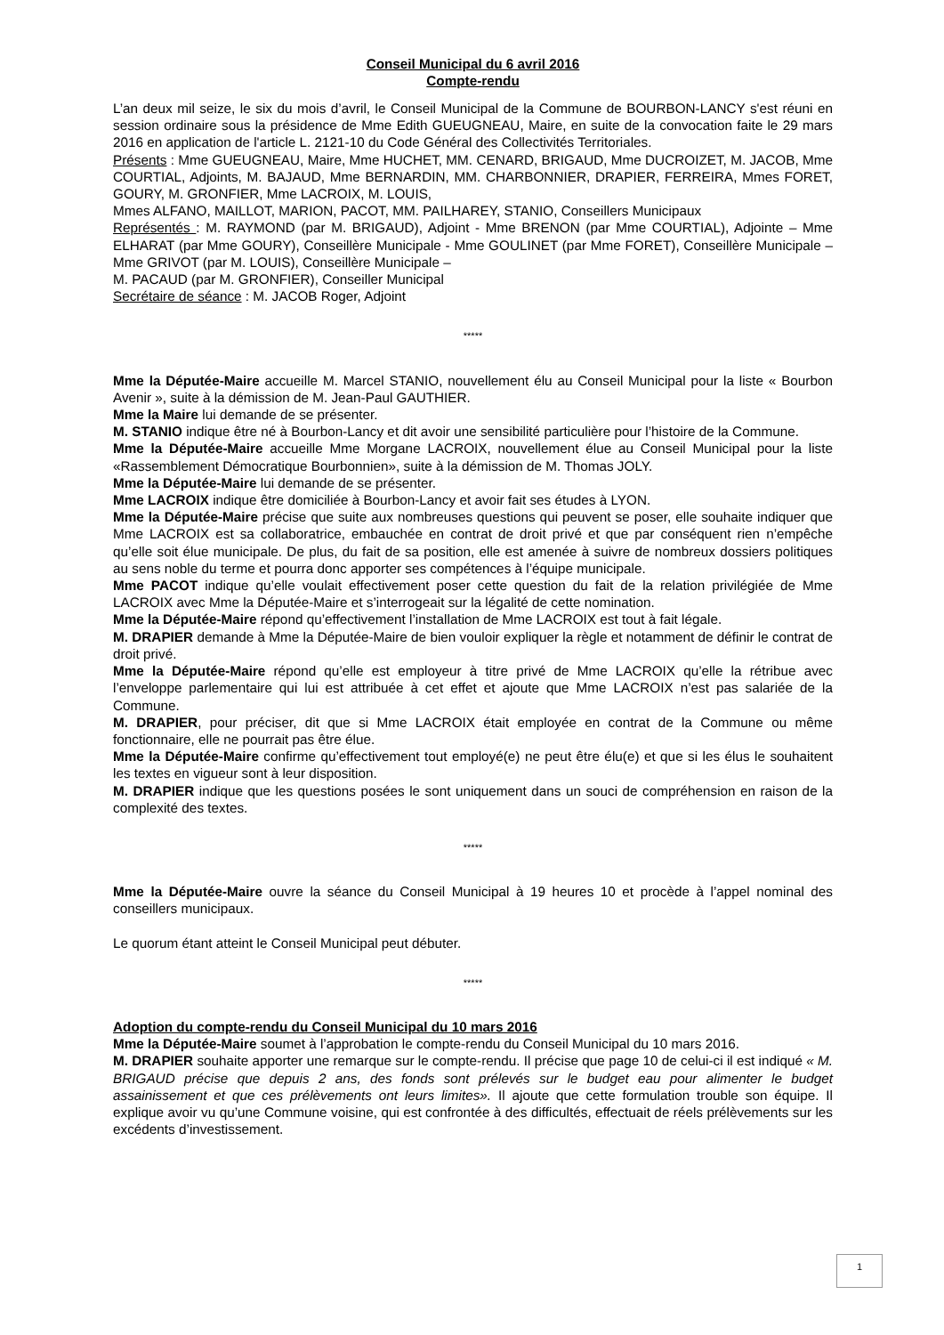Conseil Municipal du 6 avril 2016
Compte-rendu
L’an deux mil seize, le six du mois d’avril, le Conseil Municipal de la Commune de BOURBON-LANCY s'est réuni en session ordinaire sous la présidence de Mme Edith GUEUGNEAU, Maire, en suite de la convocation faite le 29 mars 2016 en application de l'article L. 2121-10 du Code Général des Collectivités Territoriales.
Présents : Mme GUEUGNEAU, Maire, Mme HUCHET, MM. CENARD, BRIGAUD, Mme DUCROIZET, M. JACOB, Mme COURTIAL, Adjoints, M. BAJAUD, Mme BERNARDIN, MM. CHARBONNIER, DRAPIER, FERREIRA, Mmes FORET, GOURY, M. GRONFIER, Mme LACROIX, M. LOUIS,
Mmes ALFANO, MAILLOT, MARION, PACOT, MM. PAILHAREY, STANIO, Conseillers Municipaux
Représentés : M. RAYMOND (par M. BRIGAUD), Adjoint - Mme BRENON (par Mme COURTIAL), Adjointe – Mme ELHARAT (par Mme GOURY), Conseillère Municipale - Mme GOULINET (par Mme FORET), Conseillère Municipale – Mme GRIVOT (par M. LOUIS), Conseillère Municipale –
M. PACAUD (par M. GRONFIER), Conseiller Municipal
Secrétaire de séance : M. JACOB Roger, Adjoint
*****
Mme la Députée-Maire accueille M. Marcel STANIO, nouvellement élu au Conseil Municipal pour la liste « Bourbon Avenir », suite à la démission de M. Jean-Paul GAUTHIER.
Mme la Maire lui demande de se présenter.
M. STANIO indique être né à Bourbon-Lancy et dit avoir une sensibilité particulière pour l’histoire de la Commune.
Mme la Députée-Maire accueille Mme Morgane LACROIX, nouvellement élue au Conseil Municipal pour la liste «Rassemblement Démocratique Bourbonnien», suite à la démission de M. Thomas JOLY.
Mme la Députée-Maire lui demande de se présenter.
Mme LACROIX indique être domiciliée à Bourbon-Lancy et avoir fait ses études à LYON.
Mme la Députée-Maire précise que suite aux nombreuses questions qui peuvent se poser, elle souhaite indiquer que Mme LACROIX est sa collaboratrice, embauchée en contrat de droit privé et que par conséquent rien n’empêche qu’elle soit élue municipale. De plus, du fait de sa position, elle est amenée à suivre de nombreux dossiers politiques au sens noble du terme et pourra donc apporter ses compétences à l’équipe municipale.
Mme PACOT indique qu’elle voulait effectivement poser cette question du fait de la relation privilégiée de Mme LACROIX avec Mme la Députée-Maire et s’interrogeait sur la légalité de cette nomination.
Mme la Députée-Maire répond qu’effectivement l’installation de Mme LACROIX est tout à fait légale.
M. DRAPIER demande à Mme la Députée-Maire de bien vouloir expliquer la règle et notamment de définir le contrat de droit privé.
Mme la Députée-Maire répond qu’elle est employeur à titre privé de Mme LACROIX qu’elle la rétribue avec l’enveloppe parlementaire qui lui est attribuée à cet effet et ajoute que Mme LACROIX n’est pas salariée de la Commune.
M. DRAPIER, pour préciser, dit que si Mme LACROIX était employée en contrat de la Commune ou même fonctionnaire, elle ne pourrait pas être élue.
Mme la Députée-Maire confirme qu’effectivement tout employé(e) ne peut être élu(e) et que si les élus le souhaitent les textes en vigueur sont à leur disposition.
M. DRAPIER indique que les questions posées le sont uniquement dans un souci de compréhension en raison de la complexité des textes.
*****
Mme la Députée-Maire ouvre la séance du Conseil Municipal à 19 heures 10 et procède à l’appel nominal des conseillers municipaux.
Le quorum étant atteint le Conseil Municipal peut débuter.
*****
Adoption du compte-rendu du Conseil Municipal du 10 mars 2016
Mme la Députée-Maire soumet à l’approbation le compte-rendu du Conseil Municipal du 10 mars 2016.
M. DRAPIER souhaite apporter une remarque sur le compte-rendu. Il précise que page 10 de celui-ci il est indiqué « M. BRIGAUD précise que depuis 2 ans, des fonds sont prélevés sur le budget eau pour alimenter le budget assainissement et que ces prélèvements ont leurs limites». Il ajoute que cette formulation trouble son équipe. Il explique avoir vu qu’une Commune voisine, qui est confrontée à des difficultés, effectuait de réels prélèvements sur les excédents d’investissement.
1